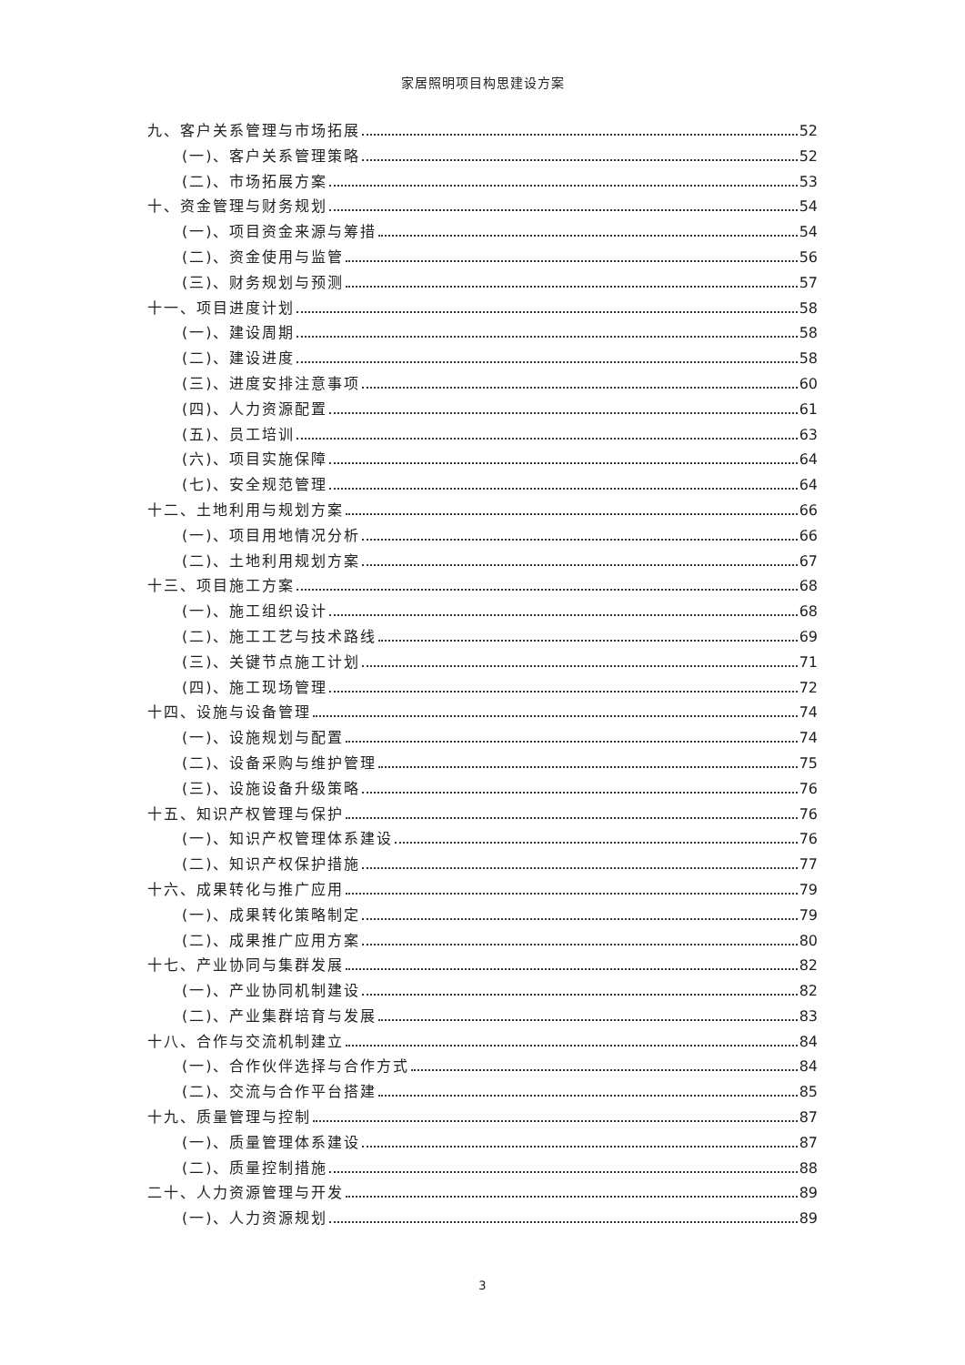家居照明项目构思建设方案
九、客户关系管理与市场拓展 52
(一)、客户关系管理策略 52
(二)、市场拓展方案 53
十、资金管理与财务规划 54
(一)、项目资金来源与筹措 54
(二)、资金使用与监管 56
(三)、财务规划与预测 57
十一、项目进度计划 58
(一)、建设周期 58
(二)、建设进度 58
(三)、进度安排注意事项 60
(四)、人力资源配置 61
(五)、员工培训 63
(六)、项目实施保障 64
(七)、安全规范管理 64
十二、土地利用与规划方案 66
(一)、项目用地情况分析 66
(二)、土地利用规划方案 67
十三、项目施工方案 68
(一)、施工组织设计 68
(二)、施工工艺与技术路线 69
(三)、关键节点施工计划 71
(四)、施工现场管理 72
十四、设施与设备管理 74
(一)、设施规划与配置 74
(二)、设备采购与维护管理 75
(三)、设施设备升级策略 76
十五、知识产权管理与保护 76
(一)、知识产权管理体系建设 76
(二)、知识产权保护措施 77
十六、成果转化与推广应用 79
(一)、成果转化策略制定 79
(二)、成果推广应用方案 80
十七、产业协同与集群发展 82
(一)、产业协同机制建设 82
(二)、产业集群培育与发展 83
十八、合作与交流机制建立 84
(一)、合作伙伴选择与合作方式 84
(二)、交流与合作平台搭建 85
十九、质量管理与控制 87
(一)、质量管理体系建设 87
(二)、质量控制措施 88
二十、人力资源管理与开发 89
(一)、人力资源规划 89
3